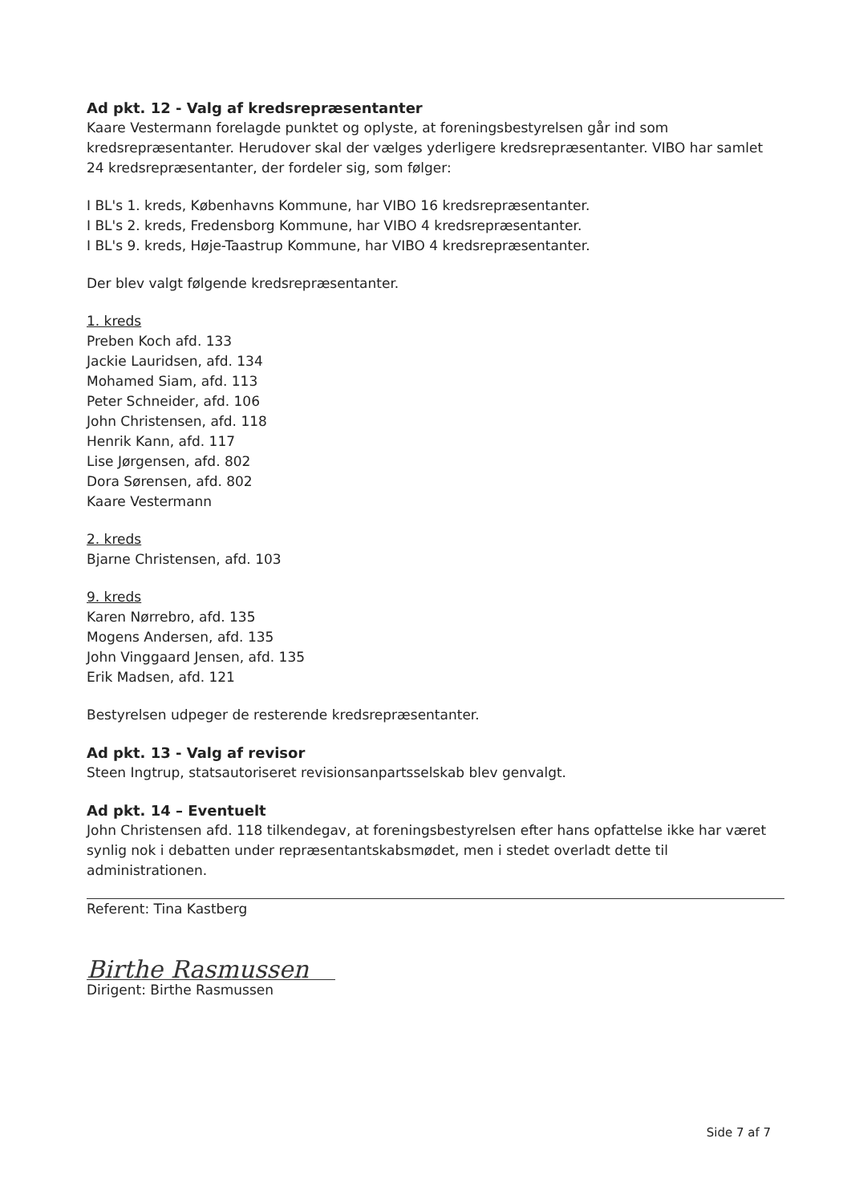Ad pkt. 12 - Valg af kredsrepræsentanter
Kaare Vestermann forelagde punktet og oplyste, at foreningsbestyrelsen går ind som kredsrepræsentanter. Herudover skal der vælges yderligere kredsrepræsentanter. VIBO har samlet 24 kredsrepræsentanter, der fordeler sig, som følger:
I BL's 1. kreds, Københavns Kommune, har VIBO 16 kredsrepræsentanter.
I BL's 2. kreds, Fredensborg Kommune, har VIBO 4 kredsrepræsentanter.
I BL's 9. kreds, Høje-Taastrup Kommune, har VIBO 4 kredsrepræsentanter.
Der blev valgt følgende kredsrepræsentanter.
1. kreds
Preben Koch afd. 133
Jackie Lauridsen, afd. 134
Mohamed Siam, afd. 113
Peter Schneider, afd. 106
John Christensen, afd. 118
Henrik Kann, afd. 117
Lise Jørgensen, afd. 802
Dora Sørensen, afd. 802
Kaare Vestermann
2. kreds
Bjarne Christensen, afd. 103
9. kreds
Karen Nørrebro, afd. 135
Mogens Andersen, afd. 135
John Vinggaard Jensen, afd. 135
Erik Madsen, afd. 121
Bestyrelsen udpeger de resterende kredsrepræsentanter.
Ad pkt. 13 - Valg af revisor
Steen Ingtrup, statsautoriseret revisionsanpartsselskab blev genvalgt.
Ad pkt. 14 – Eventuelt
John Christensen afd. 118 tilkendegav, at foreningsbestyrelsen efter hans opfattelse ikke har været synlig nok i debatten under repræsentantskabsmødet, men i stedet overladt dette til administrationen.
Referent: Tina Kastberg
Birthe Rasmussen
Dirigent: Birthe Rasmussen
Side 7 af 7